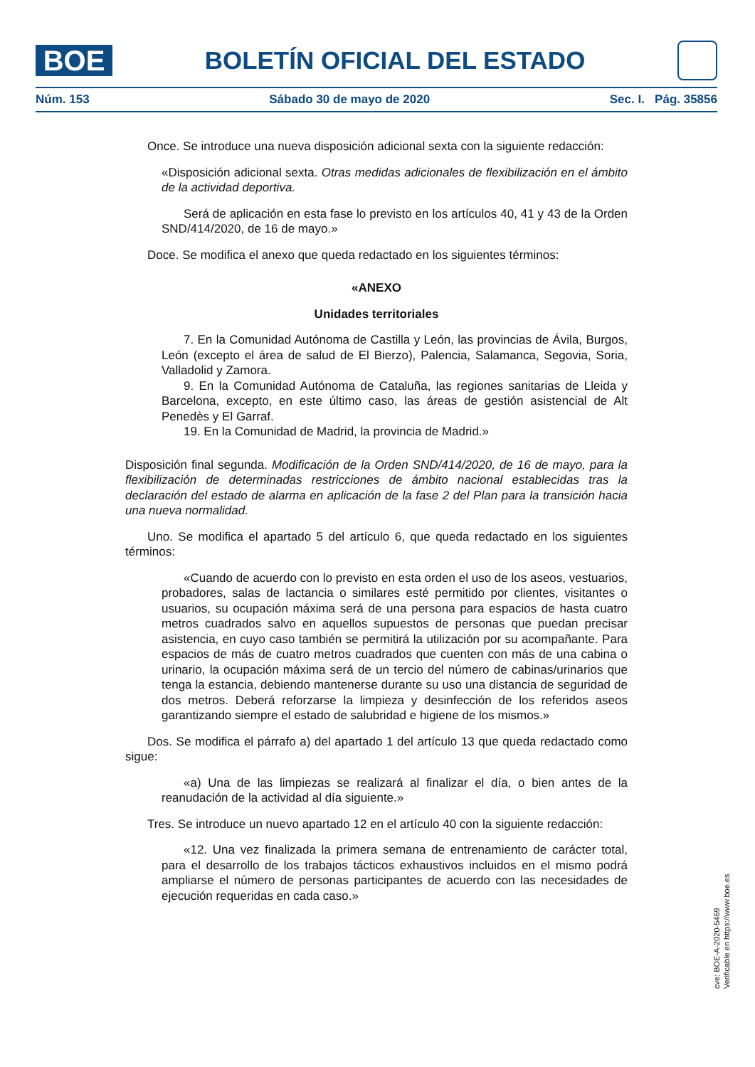BOE
BOLETÍN OFICIAL DEL ESTADO
Núm. 153 Sábado 30 de mayo de 2020 Sec. I. Pág. 35856
Once. Se introduce una nueva disposición adicional sexta con la siguiente redacción:
«Disposición adicional sexta. Otras medidas adicionales de flexibilización en el ámbito de la actividad deportiva.
Será de aplicación en esta fase lo previsto en los artículos 40, 41 y 43 de la Orden SND/414/2020, de 16 de mayo.»
Doce. Se modifica el anexo que queda redactado en los siguientes términos:
«ANEXO
Unidades territoriales
7. En la Comunidad Autónoma de Castilla y León, las provincias de Ávila, Burgos, León (excepto el área de salud de El Bierzo), Palencia, Salamanca, Segovia, Soria, Valladolid y Zamora.
9. En la Comunidad Autónoma de Cataluña, las regiones sanitarias de Lleida y Barcelona, excepto, en este último caso, las áreas de gestión asistencial de Alt Penedès y El Garraf.
19. En la Comunidad de Madrid, la provincia de Madrid.»
Disposición final segunda. Modificación de la Orden SND/414/2020, de 16 de mayo, para la flexibilización de determinadas restricciones de ámbito nacional establecidas tras la declaración del estado de alarma en aplicación de la fase 2 del Plan para la transición hacia una nueva normalidad.
Uno. Se modifica el apartado 5 del artículo 6, que queda redactado en los siguientes términos:
«Cuando de acuerdo con lo previsto en esta orden el uso de los aseos, vestuarios, probadores, salas de lactancia o similares esté permitido por clientes, visitantes o usuarios, su ocupación máxima será de una persona para espacios de hasta cuatro metros cuadrados salvo en aquellos supuestos de personas que puedan precisar asistencia, en cuyo caso también se permitirá la utilización por su acompañante. Para espacios de más de cuatro metros cuadrados que cuenten con más de una cabina o urinario, la ocupación máxima será de un tercio del número de cabinas/urinarios que tenga la estancia, debiendo mantenerse durante su uso una distancia de seguridad de dos metros. Deberá reforzarse la limpieza y desinfección de los referidos aseos garantizando siempre el estado de salubridad e higiene de los mismos.»
Dos. Se modifica el párrafo a) del apartado 1 del artículo 13 que queda redactado como sigue:
«a) Una de las limpiezas se realizará al finalizar el día, o bien antes de la reanudación de la actividad al día siguiente.»
Tres. Se introduce un nuevo apartado 12 en el artículo 40 con la siguiente redacción:
«12. Una vez finalizada la primera semana de entrenamiento de carácter total, para el desarrollo de los trabajos tácticos exhaustivos incluidos en el mismo podrá ampliarse el número de personas participantes de acuerdo con las necesidades de ejecución requeridas en cada caso.»
cve: BOE-A-2020-5469
Verificable en https://www.boe.es